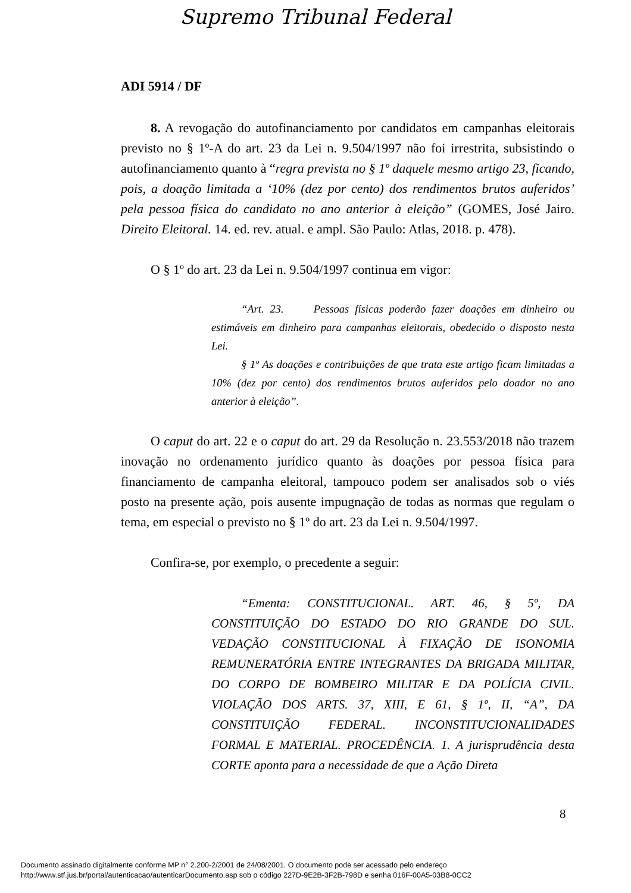Supremo Tribunal Federal
ADI 5914 / DF
8. A revogação do autofinanciamento por candidatos em campanhas eleitorais previsto no § 1º-A do art. 23 da Lei n. 9.504/1997 não foi irrestrita, subsistindo o autofinanciamento quanto à “regra prevista no § 1º daquele mesmo artigo 23, ficando, pois, a doação limitada a ‘10% (dez por cento) dos rendimentos brutos auferidos’ pela pessoa física do candidato no ano anterior à eleição” (GOMES, José Jairo. Direito Eleitoral. 14. ed. rev. atual. e ampl. São Paulo: Atlas, 2018. p. 478).
O § 1º do art. 23 da Lei n. 9.504/1997 continua em vigor:
“Art. 23. Pessoas físicas poderão fazer doações em dinheiro ou estimáveis em dinheiro para campanhas eleitorais, obedecido o disposto nesta Lei.
§ 1º As doações e contribuições de que trata este artigo ficam limitadas a 10% (dez por cento) dos rendimentos brutos auferidos pelo doador no ano anterior à eleição”.
O caput do art. 22 e o caput do art. 29 da Resolução n. 23.553/2018 não trazem inovação no ordenamento jurídico quanto às doações por pessoa física para financiamento de campanha eleitoral, tampouco podem ser analisados sob o viés posto na presente ação, pois ausente impugnação de todas as normas que regulam o tema, em especial o previsto no § 1º do art. 23 da Lei n. 9.504/1997.
Confira-se, por exemplo, o precedente a seguir:
“Ementa: CONSTITUCIONAL. ART. 46, § 5º, DA CONSTITUIÇÃO DO ESTADO DO RIO GRANDE DO SUL. VEDAÇÃO CONSTITUCIONAL À FIXAÇÃO DE ISONOMIA REMUNERATÓRIA ENTRE INTEGRANTES DA BRIGADA MILITAR, DO CORPO DE BOMBEIRO MILITAR E DA POLÍCIA CIVIL. VIOLAÇÃO DOS ARTS. 37, XIII, E 61, § 1º, II, “A”, DA CONSTITUIÇÃO FEDERAL. INCONSTITUCIONALIDADES FORMAL E MATERIAL. PROCEDÊNCIA. 1. A jurisprudência desta CORTE aponta para a necessidade de que a Ação Direta
8
Documento assinado digitalmente conforme MP n° 2.200-2/2001 de 24/08/2001. O documento pode ser acessado pelo endereço
http://www.stf.jus.br/portal/autenticacao/autenticarDocumento.asp sob o código 227D-9E2B-3F2B-798D e senha 016F-00A5-03B8-0CC2